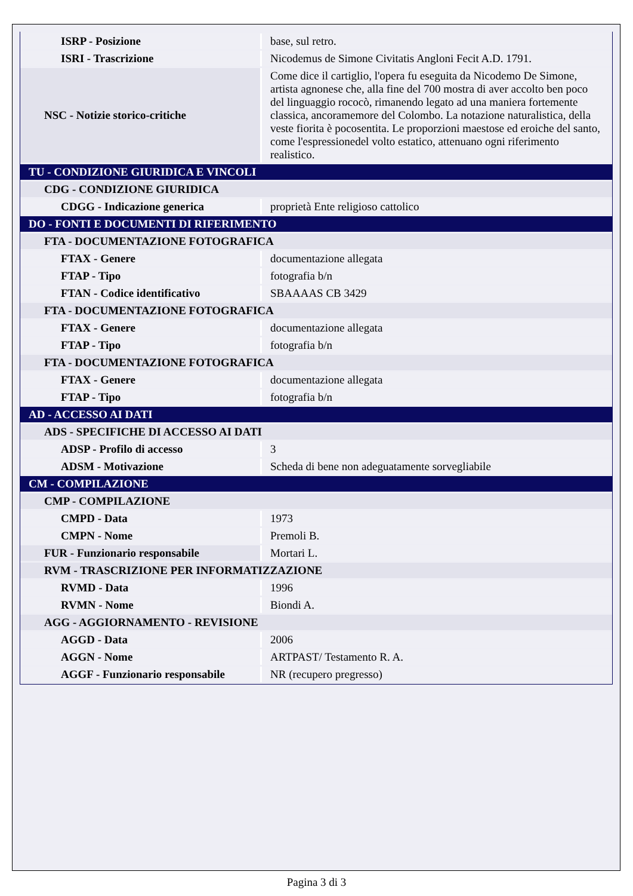| ISRP - Posizione | base, sul retro. |
| ISRI - Trascrizione | Nicodemus de Simone Civitatis Angloni Fecit A.D. 1791. |
| NSC - Notizie storico-critiche | Come dice il cartiglio, l'opera fu eseguita da Nicodemo De Simone, artista agnonese che, alla fine del 700 mostra di aver accolto ben poco del linguaggio rococò, rimanendo legato ad una maniera fortemente classica, ancoramemore del Colombo. La notazione naturalistica, della veste fiorita è pocosentita. Le proporzioni maestose ed eroiche del santo, come l'espressionedel volto estatico, attenuano ogni riferimento realistico. |
| TU - CONDIZIONE GIURIDICA E VINCOLI | |
| CDG - CONDIZIONE GIURIDICA | |
| CDGG - Indicazione generica | proprietà Ente religioso cattolico |
| DO - FONTI E DOCUMENTI DI RIFERIMENTO | |
| FTA - DOCUMENTAZIONE FOTOGRAFICA | |
| FTAX - Genere | documentazione allegata |
| FTAP - Tipo | fotografia b/n |
| FTAN - Codice identificativo | SBAAAAS CB 3429 |
| FTA - DOCUMENTAZIONE FOTOGRAFICA | |
| FTAX - Genere | documentazione allegata |
| FTAP - Tipo | fotografia b/n |
| FTA - DOCUMENTAZIONE FOTOGRAFICA | |
| FTAX - Genere | documentazione allegata |
| FTAP - Tipo | fotografia b/n |
| AD - ACCESSO AI DATI | |
| ADS - SPECIFICHE DI ACCESSO AI DATI | |
| ADSP - Profilo di accesso | 3 |
| ADSM - Motivazione | Scheda di bene non adeguatamente sorvegliabile |
| CM - COMPILAZIONE | |
| CMP - COMPILAZIONE | |
| CMPD - Data | 1973 |
| CMPN - Nome | Premoli B. |
| FUR - Funzionario responsabile | Mortari L. |
| RVM - TRASCRIZIONE PER INFORMATIZZAZIONE | |
| RVMD - Data | 1996 |
| RVMN - Nome | Biondi A. |
| AGG - AGGIORNAMENTO - REVISIONE | |
| AGGD - Data | 2006 |
| AGGN - Nome | ARTPAST/ Testamento R. A. |
| AGGF - Funzionario responsabile | NR (recupero pregresso) |
Pagina 3 di 3